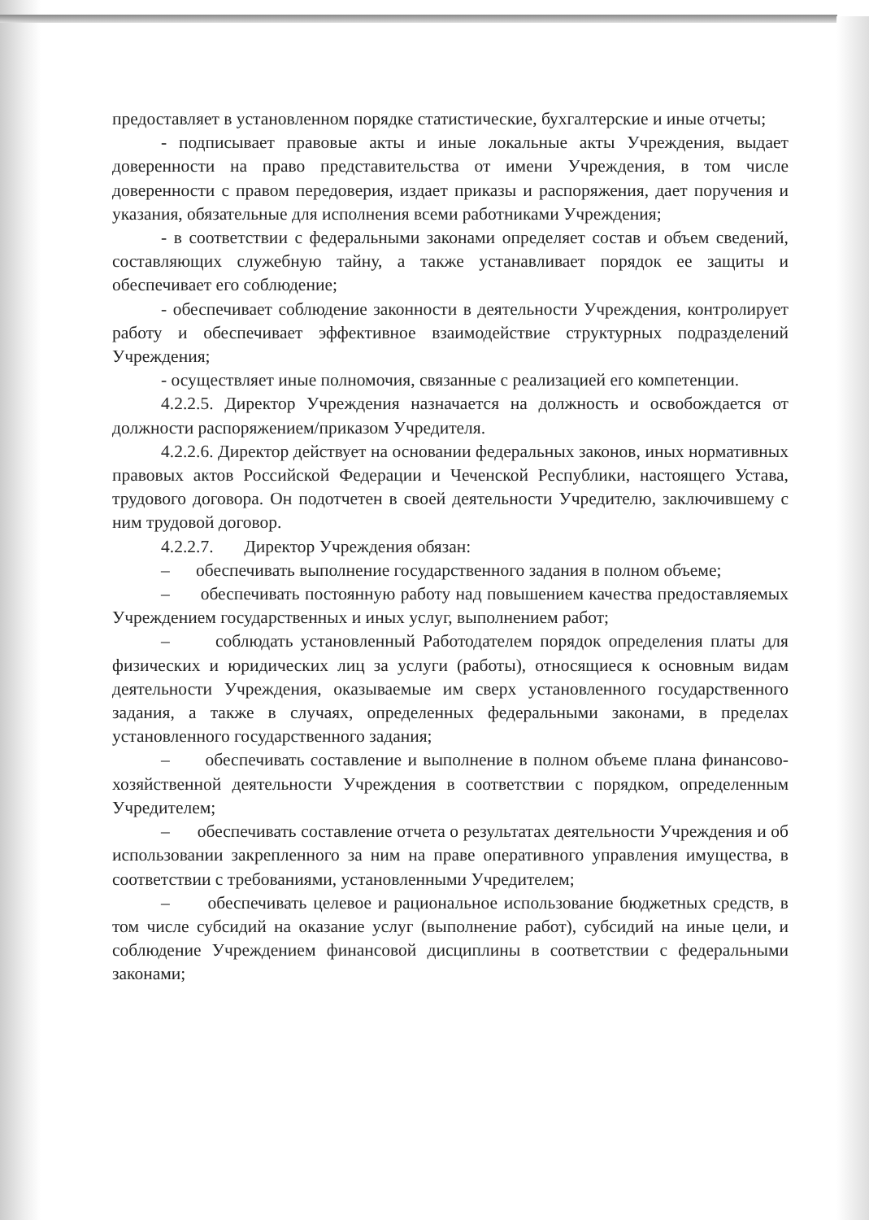предоставляет в установленном порядке статистические, бухгалтерские и иные отчеты;
- подписывает правовые акты и иные локальные акты Учреждения, выдает доверенности на право представительства от имени Учреждения, в том числе доверенности с правом передоверия, издает приказы и распоряжения, дает поручения и указания, обязательные для исполнения всеми работниками Учреждения;
- в соответствии с федеральными законами определяет состав и объем сведений, составляющих служебную тайну, а также устанавливает порядок ее защиты и обеспечивает его соблюдение;
- обеспечивает соблюдение законности в деятельности Учреждения, контролирует работу и обеспечивает эффективное взаимодействие структурных подразделений Учреждения;
- осуществляет иные полномочия, связанные с реализацией его компетенции.
4.2.2.5. Директор Учреждения назначается на должность и освобождается от должности распоряжением/приказом Учредителя.
4.2.2.6. Директор действует на основании федеральных законов, иных нормативных правовых актов Российской Федерации и Чеченской Республики, настоящего Устава, трудового договора. Он подотчетен в своей деятельности Учредителю, заключившему с ним трудовой договор.
4.2.2.7. Директор Учреждения обязан:
– обеспечивать выполнение государственного задания в полном объеме;
– обеспечивать постоянную работу над повышением качества предоставляемых Учреждением государственных и иных услуг, выполнением работ;
– соблюдать установленный Работодателем порядок определения платы для физических и юридических лиц за услуги (работы), относящиеся к основным видам деятельности Учреждения, оказываемые им сверх установленного государственного задания, а также в случаях, определенных федеральными законами, в пределах установленного государственного задания;
– обеспечивать составление и выполнение в полном объеме плана финансово-хозяйственной деятельности Учреждения в соответствии с порядком, определенным Учредителем;
– обеспечивать составление отчета о результатах деятельности Учреждения и об использовании закрепленного за ним на праве оперативного управления имущества, в соответствии с требованиями, установленными Учредителем;
– обеспечивать целевое и рациональное использование бюджетных средств, в том числе субсидий на оказание услуг (выполнение работ), субсидий на иные цели, и соблюдение Учреждением финансовой дисциплины в соответствии с федеральными законами;